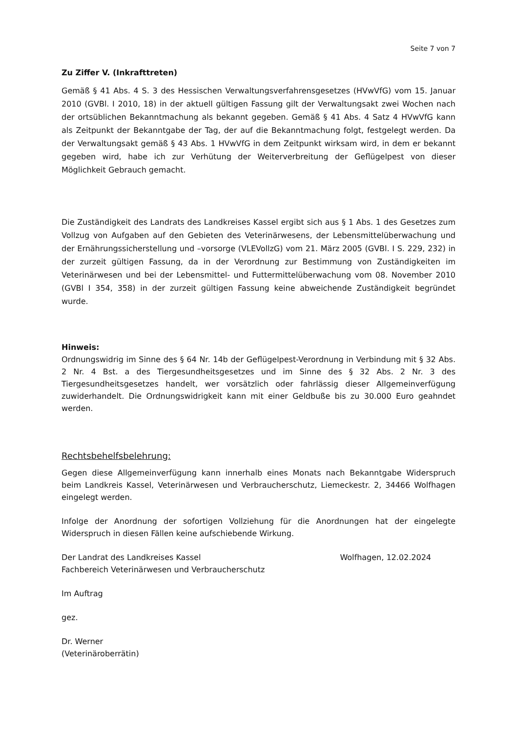Seite 7 von 7
Zu Ziffer V. (Inkrafttreten)
Gemäß § 41 Abs. 4 S. 3 des Hessischen Verwaltungsverfahrensgesetzes (HVwVfG) vom 15. Januar 2010 (GVBl. I 2010, 18) in der aktuell gültigen Fassung gilt der Verwaltungsakt zwei Wochen nach der ortsüblichen Bekanntmachung als bekannt gegeben. Gemäß § 41 Abs. 4 Satz 4 HVwVfG kann als Zeitpunkt der Bekanntgabe der Tag, der auf die Bekanntmachung folgt, festgelegt werden. Da der Verwaltungsakt gemäß § 43 Abs. 1 HVwVfG in dem Zeitpunkt wirksam wird, in dem er bekannt gegeben wird, habe ich zur Verhütung der Weiterverbreitung der Geflügelpest von dieser Möglichkeit Gebrauch gemacht.
Die Zuständigkeit des Landrats des Landkreises Kassel ergibt sich aus § 1 Abs. 1 des Gesetzes zum Vollzug von Aufgaben auf den Gebieten des Veterinärwesens, der Lebensmittelüberwachung und der Ernährungssicherstellung und –vorsorge (VLEVollzG) vom 21. März 2005 (GVBl. I S. 229, 232) in der zurzeit gültigen Fassung, da in der Verordnung zur Bestimmung von Zuständigkeiten im Veterinärwesen und bei der Lebensmittel- und Futtermittelüberwachung vom 08. November 2010 (GVBl I 354, 358) in der zurzeit gültigen Fassung keine abweichende Zuständigkeit begründet wurde.
Hinweis:
Ordnungswidrig im Sinne des § 64 Nr. 14b der Geflügelpest-Verordnung in Verbindung mit § 32 Abs. 2 Nr. 4 Bst. a des Tiergesundheitsgesetzes und im Sinne des § 32 Abs. 2 Nr. 3 des Tiergesundheitsgesetzes handelt, wer vorsätzlich oder fahrlässig dieser Allgemeinverfügung zuwiderhandelt. Die Ordnungswidrigkeit kann mit einer Geldbuße bis zu 30.000 Euro geahndet werden.
Rechtsbehelfsbelehrung:
Gegen diese Allgemeinverfügung kann innerhalb eines Monats nach Bekanntgabe Widerspruch beim Landkreis Kassel, Veterinärwesen und Verbraucherschutz, Liemeckestr. 2, 34466 Wolfhagen eingelegt werden.
Infolge der Anordnung der sofortigen Vollziehung für die Anordnungen hat der eingelegte Widerspruch in diesen Fällen keine aufschiebende Wirkung.
Der Landrat des Landkreises Kassel Wolfhagen, 12.02.2024
Fachbereich Veterinärwesen und Verbraucherschutz
Im Auftrag
gez.
Dr. Werner
(Veterinäroberrätin)